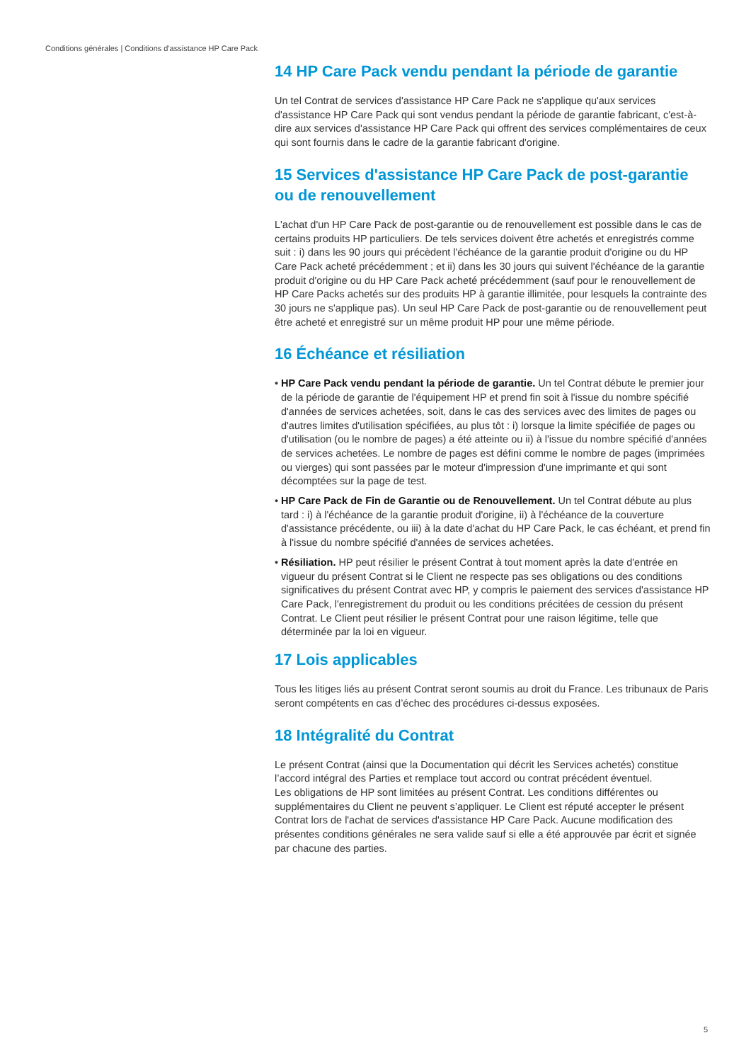Conditions générales | Conditions d'assistance HP Care Pack
14 HP Care Pack vendu pendant la période de garantie
Un tel Contrat de services d'assistance HP Care Pack ne s'applique qu'aux services d'assistance HP Care Pack qui sont vendus pendant la période de garantie fabricant, c'est-à-dire aux services d'assistance HP Care Pack qui offrent des services complémentaires de ceux qui sont fournis dans le cadre de la garantie fabricant d'origine.
15 Services d'assistance HP Care Pack de post-garantie ou de renouvellement
L'achat d'un HP Care Pack de post-garantie ou de renouvellement est possible dans le cas de certains produits HP particuliers. De tels services doivent être achetés et enregistrés comme suit : i) dans les 90 jours qui précèdent l'échéance de la garantie produit d'origine ou du HP Care Pack acheté précédemment ; et ii) dans les 30 jours qui suivent l'échéance de la garantie produit d'origine ou du HP Care Pack acheté précédemment (sauf pour le renouvellement de HP Care Packs achetés sur des produits HP à garantie illimitée, pour lesquels la contrainte des 30 jours ne s'applique pas). Un seul HP Care Pack de post-garantie ou de renouvellement peut être acheté et enregistré sur un même produit HP pour une même période.
16 Échéance et résiliation
• HP Care Pack vendu pendant la période de garantie. Un tel Contrat débute le premier jour de la période de garantie de l'équipement HP et prend fin soit à l'issue du nombre spécifié d'années de services achetées, soit, dans le cas des services avec des limites de pages ou d'autres limites d'utilisation spécifiées, au plus tôt : i) lorsque la limite spécifiée de pages ou d'utilisation (ou le nombre de pages) a été atteinte ou ii) à l'issue du nombre spécifié d'années de services achetées. Le nombre de pages est défini comme le nombre de pages (imprimées ou vierges) qui sont passées par le moteur d'impression d'une imprimante et qui sont décomptées sur la page de test.
• HP Care Pack de Fin de Garantie ou de Renouvellement. Un tel Contrat débute au plus tard : i) à l'échéance de la garantie produit d'origine, ii) à l'échéance de la couverture d'assistance précédente, ou iii) à la date d'achat du HP Care Pack, le cas échéant, et prend fin à l'issue du nombre spécifié d'années de services achetées.
• Résiliation. HP peut résilier le présent Contrat à tout moment après la date d'entrée en vigueur du présent Contrat si le Client ne respecte pas ses obligations ou des conditions significatives du présent Contrat avec HP, y compris le paiement des services d'assistance HP Care Pack, l'enregistrement du produit ou les conditions précitées de cession du présent Contrat. Le Client peut résilier le présent Contrat pour une raison légitime, telle que déterminée par la loi en vigueur.
17 Lois applicables
Tous les litiges liés au présent Contrat seront soumis au droit du France. Les tribunaux de Paris seront compétents en cas d’échec des procédures ci-dessus exposées.
18 Intégralité du Contrat
Le présent Contrat (ainsi que la Documentation qui décrit les Services achetés) constitue l’accord intégral des Parties et remplace tout accord ou contrat précédent éventuel.
Les obligations de HP sont limitées au présent Contrat. Les conditions différentes ou supplémentaires du Client ne peuvent s’appliquer. Le Client est réputé accepter le présent Contrat lors de l'achat de services d'assistance HP Care Pack. Aucune modification des présentes conditions générales ne sera valide sauf si elle a été approuvée par écrit et signée par chacune des parties.
5